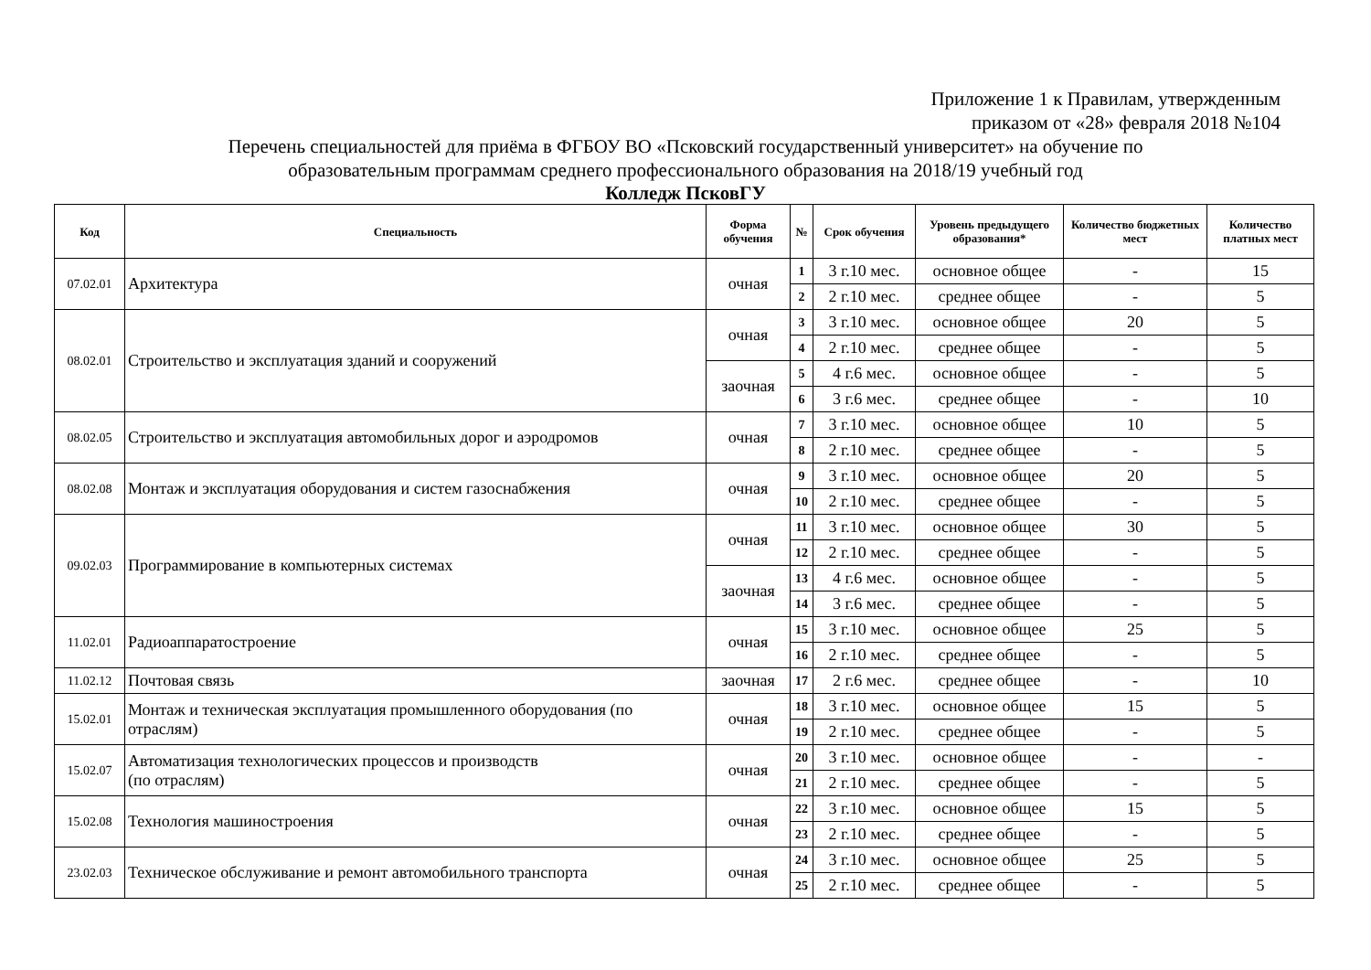Приложение 1 к Правилам, утвержденным
приказом от «28» февраля 2018 №104
Перечень специальностей для приёма в ФГБОУ ВО «Псковский государственный университет» на обучение по
образовательным программам среднего профессионального образования на 2018/19 учебный год
Колледж ПсковГУ
| Код | Специальность | Форма обучения | № | Срок обучения | Уровень предыдущего образования* | Количество бюджетных мест | Количество платных мест |
| --- | --- | --- | --- | --- | --- | --- | --- |
| 07.02.01 | Архитектура | очная | 1 | 3 г.10 мес. | основное общее | - | 15 |
| | | | 2 | 2 г.10 мес. | среднее общее | - | 5 |
| 08.02.01 | Строительство и эксплуатация зданий и сооружений | очная | 3 | 3 г.10 мес. | основное общее | 20 | 5 |
| | | | 4 | 2 г.10 мес. | среднее общее | - | 5 |
| | | заочная | 5 | 4 г.6 мес. | основное общее | - | 5 |
| | | | 6 | 3 г.6 мес. | среднее общее | - | 10 |
| 08.02.05 | Строительство и эксплуатация автомобильных дорог и аэродромов | очная | 7 | 3 г.10 мес. | основное общее | 10 | 5 |
| | | | 8 | 2 г.10 мес. | среднее общее | - | 5 |
| 08.02.08 | Монтаж и эксплуатация оборудования и систем газоснабжения | очная | 9 | 3 г.10 мес. | основное общее | 20 | 5 |
| | | | 10 | 2 г.10 мес. | среднее общее | - | 5 |
| 09.02.03 | Программирование в компьютерных системах | очная | 11 | 3 г.10 мес. | основное общее | 30 | 5 |
| | | | 12 | 2 г.10 мес. | среднее общее | - | 5 |
| | | заочная | 13 | 4 г.6 мес. | основное общее | - | 5 |
| | | | 14 | 3 г.6 мес. | среднее общее | - | 5 |
| 11.02.01 | Радиоаппаратостроение | очная | 15 | 3 г.10 мес. | основное общее | 25 | 5 |
| | | | 16 | 2 г.10 мес. | среднее общее | - | 5 |
| 11.02.12 | Почтовая связь | заочная | 17 | 2 г.6 мес. | среднее общее | - | 10 |
| 15.02.01 | Монтаж и техническая эксплуатация промышленного оборудования (по отраслям) | очная | 18 | 3 г.10 мес. | основное общее | 15 | 5 |
| | | | 19 | 2 г.10 мес. | среднее общее | - | 5 |
| 15.02.07 | Автоматизация технологических процессов и производств (по отраслям) | очная | 20 | 3 г.10 мес. | основное общее | - | - |
| | | | 21 | 2 г.10 мес. | среднее общее | - | 5 |
| 15.02.08 | Технология машиностроения | очная | 22 | 3 г.10 мес. | основное общее | 15 | 5 |
| | | | 23 | 2 г.10 мес. | среднее общее | - | 5 |
| 23.02.03 | Техническое обслуживание и ремонт автомобильного транспорта | очная | 24 | 3 г.10 мес. | основное общее | 25 | 5 |
| | | | 25 | 2 г.10 мес. | среднее общее | - | 5 |